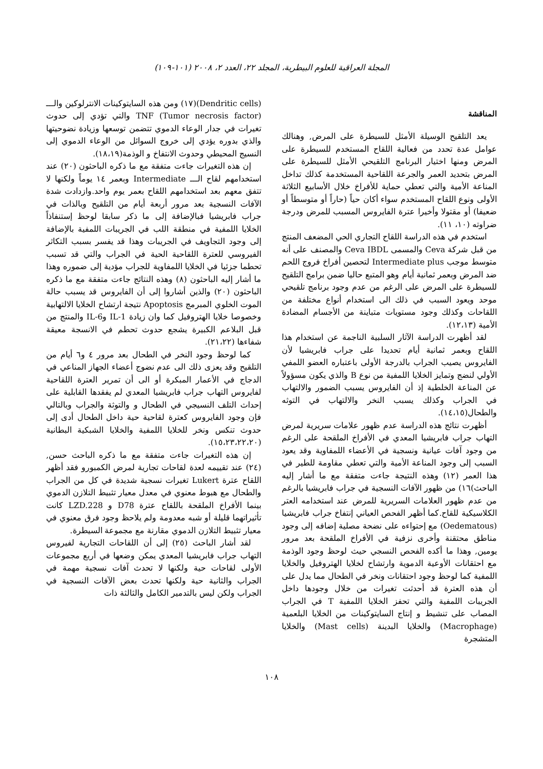المجلة العراقية للعلوم البيطرية، المجلد ٢٢، العدد ٢، ٢٠٠٨ (١٠١-١٠٩)
المناقشة
يعد التلقيح الوسيلة الأمثل للسيطرة على المرض, وهنالك عوامل عدة تحدد من فعالية اللقاح المستخدم للسيطرة على المرض ومنها اختيار البرنامج التلقيحي الأمثل للسيطرة على المرض بتحديد العمر والجرعة اللقاحية المستخدمة كذلك تداخل المناعة الأمية والتي تعطي حماية للأفراخ خلال الأسابيع الثلاثة الأولى ونوع اللقاح المستخدم سواء أكان حياً (حاراً أو متوسطاً أو ضعيفا) أو مقتولا وأخيرا عترة الفايروس المسبب للمرض ودرجة ضراوته (١٠، ١١).
استخدم في هذه الدراسة اللقاح التجاري الحي المضعف المنتج من قبل شركة Ceva والمسمى Ceva IBDL والمصنف على أنه متوسط موجب Intermediate plus لتحصين أفراخ فروج اللحم ضد المرض وبعمر ثمانية أيام وهو المتبع حاليا ضمن برامج التلقيح للسيطرة على المرض على الرغم من عدم وجود برنامج تلقيحي موحد ويعود السبب في ذلك الى استخدام أنواع مختلفة من اللقاحات وكذلك وجود مستويات متباينة من الأجسام المضادة الأمية (١٢،١٣).
لقد أظهرت الدراسة الآثار السلبية الناجمة عن استخدام هذا اللقاح وبعمر ثمانية أيام تحديدا على جراب فابريشيا لأن الفايروس يصيب الجراب بالدرجة الأولى باعتباره العضو اللمفي الأولي لنضج وتمايز الخلايا اللمفية من نوع B والذي يكون مسؤولاً عن المناعة الخلطية إذ أن الفايروس يسبب الضمور والالتهاب في الجراب وكذلك يسبب النخر والالتهاب في التوثه والطحال(١٤،١٥).
أظهرت نتائج هذه الدراسة عدم ظهور علامات سريرية لمرض التهاب جراب فابريشيا المعدي في الأفراخ الملقحة على الرغم من وجود آفات عيانية ونسجية في الأعضاء اللمفاوية وقد يعود السبب إلى وجود المناعة الأمية والتي تعطي مقاومة للطير في هذا العمر (١٢) وهذه النتيجة جاءت متفقة مع ما أشار إليه الباحث)١٦) من ظهور الآفات النسجية في جراب فابريشيا بالرغم من عدم ظهور العلامات السريرية للمرض عند استخدامه العتر الكلاسيكية للقاح.كما أظهر الفحص العياني إنتفاخ جراب فابريشيا (Oedematous) مع إحتواءه على نضحة مصلية إضافه إلى وجود مناطق محتقنة وأخرى نزفية في الأفراخ الملقحة بعد مرور يومين, وهذا ما أكده الفحص النسجي حيث لوحظ وجود الوذمة مع احتقانات الأوعية الدموية وارتشاح لخلايا الهتروفيل والخلايا اللمفية كما لوحظ وجود احتقانات ونخر في الطحال مما يدل على أن هذه العترة قد أحدثت تغيرات من خلال وجودها داخل الجريبات اللمفية والتي تحفز الخلايا اللمفية T في الجراب المصاب على تنشيط و إنتاج السايتوكينات من الخلايا البلعمية (Macrophage) والخلايا البدينة (Mast cells) والخلايا المتشجرة
(Dendritic cells)(١٧) ومن هذه السايتوكينات الانترلوكين والـــ TNF (Tumor necrosis factor) والتي تؤدي إلى حدوث تغيرات في جدار الوعاء الدموي تتضمن توسعها وزيادة نضوحيتها والذي بدوره يؤدي إلى خروج السوائل من الوعاء الدموي إلى النسيج المحيطي وحدوث الانتفاخ و الوذمة(١٨،١٩).
إن هذه التغيرات جاءت متفقة مع ما ذكره الباحثون (٢٠) عند استخدامهم لقاح الـــ Intermediate وبعمر ١٤ يوماً ولكنها لا تتفق معهم بعد استخدامهم اللقاح بعمر يوم واحد.وازدادت شدة الآفات النسجية بعد مرور أربعة أيام من التلقيح وبالذات في جراب فابريشيا فبالإضافة إلى ما ذكر سابقا لوحظ إستنفاذاً الخلايا اللمفية في منطقة اللب في الجريبات اللمفية بالإضافة إلى وجود التجاويف في الجريبات وهذا قد يفسر بسبب التكاثر الفيروسي للعترة اللقاحية الحية في الجراب والتي قد تسبب تحطما جزئيا في الخلايا اللمفاوية للجراب مؤدية إلى ضموره وهذا ما أشار إليه الباحثون (٨) وهذه النتائج جاءت متفقة مع ما ذكره الباحثون (٢٠) والذين أشاروا إلى أن الفايروس قد يسبب حالة الموت الخلوي المبرمج Apoptosis نتيجة ارتشاح الخلايا الالتهابية وخصوصا خلايا الهتروفيل كما وان زيادة IL-1 وIL-6 والمنتج من قبل البلاعم الكبيرة يشجع حدوث تحطم في الانسجة معيقة شفاءها (٢١،٢٢).
كما لوحظ وجود النخر في الطحال بعد مرور ٤ و٦ أيام من التلقيح وقد يعزى ذلك الى عدم نضوج أعضاء الجهاز المناعي في الدجاج في الأعمار المبكرة أو الى أن تمرير العترة اللقاحية لفايروس التهاب جراب فابريشيا المعدي لم يفقدها القابلية على إحداث التلف النسيجي في الطحال و والتوثة والجراب وبالتالي فإن وجود الفايروس كعترة لقاحية حية داخل الطحال أدى إلى حدوث تنكس ونخر للخلايا اللمفية والخلايا الشبكية البطانية (١٥،٢٣،٢٢،٢٠).
إن هذه التغيرات جاءت متفقة مع ما ذكره الباحث حسن, (٢٤) عند تقييمه لعدة لقاحات تجارية لمرض الكمبورو فقد أظهر اللقاح عترة Lukert تغيرات نسجية شديدة في كل من الجراب والطحال مع هبوط معنوي في معدل معيار تثبيط التلازن الدموي بينما الأفراخ الملقحة باللقاح عترة D78 و LZD.228 كانت تأثيراتهما قليلة أو شبه معدومة ولم يلاحظ وجود فرق معنوي في معيار تثبيط التلازن الدموي مقارنة مع مجموعة السيطرة.
لقد أشار الباحث (٢٥) إلى أن اللقاحات التجارية لفيروس التهاب جراب فابريشيا المعدي يمكن وضعها في أربع مجموعات الأولى لقاحات حية ولكنها لا تحدث آفات نسجية مهمة في الجراب والثانية حية ولكنها تحدث بعض الآفات النسجية في الجراب ولكن ليس بالتدمير الكامل والثالثة ذات
١٠٨